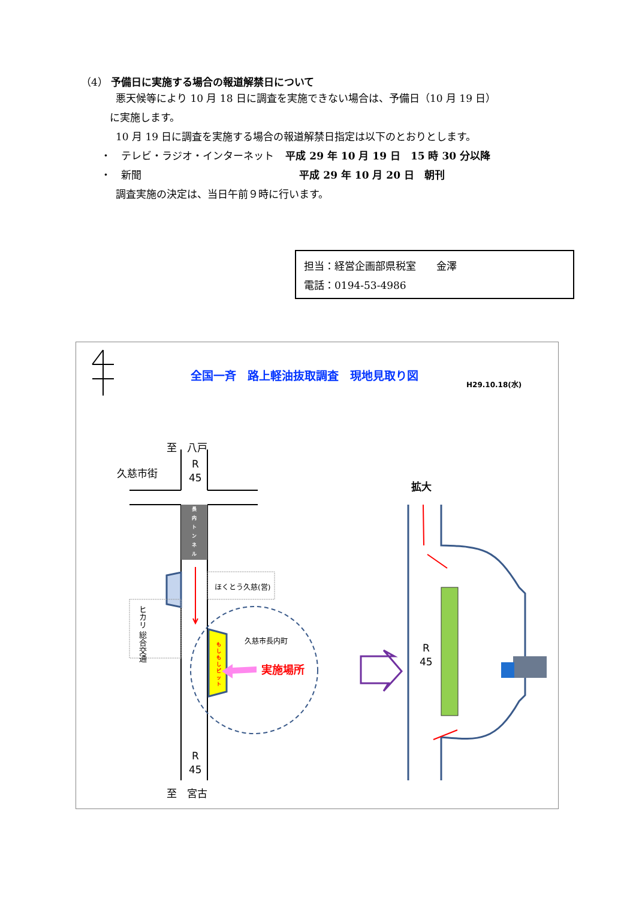（4） 予備日に実施する場合の報道解禁日について
悪天候等により 10 月 18 日に調査を実施できない場合は、予備日（10 月 19 日）
に実施します。
10 月 19 日に調査を実施する場合の報道解禁日指定は以下のとおりとします。
・　テレビ・ラジオ・インターネット 平成 29 年 10 月 19 日　15 時 30 分以降
・　新聞 平成 29 年 10 月 20 日　朝刊
調査実施の決定は、当日午前９時に行います。
担当：経営企画部県税室　　金澤
電話：0194-53-4986
全国一斉　路上軽油抜取調査　現地見取り図
H29.10.18(水)
至　八戸
久慈市街
R
45
長
内
ト
ン
ネ
ル
ほくとう久慈(営)
ヒカリ 総合交通
久慈市長内町
も
し
も
し
ピ
ッ
ト
実施場所
拡大
R
45
R
45
至　宮古